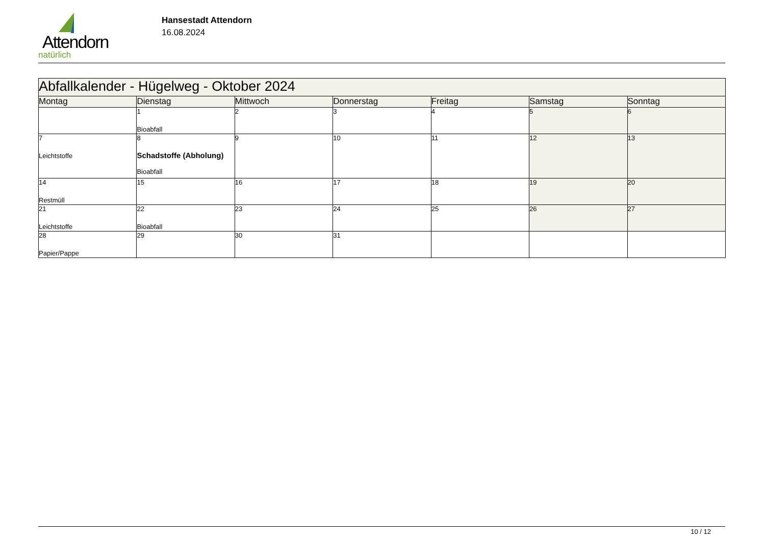Attendorn
natürlich
Hansestadt Attendorn
16.08.2024
| Abfallkalender - Hügelweg - Oktober 2024 | | | | | | |
| Montag | Dienstag | Mittwoch | Donnerstag | Freitag | Samstag | Sonntag |
| | 1 Bioabfall | 2 | 3 | 4 | 5 | 6 |
| 7 Leichtstoffe | 8 Schadstoffe (Abholung) Bioabfall | 9 | 10 | 11 | 12 | 13 |
| 14 Restmüll | 15 | 16 | 17 | 18 | 19 | 20 |
| 21 Leichtstoffe | 22 Bioabfall | 23 | 24 | 25 | 26 | 27 |
| 28 Papier/Pappe | 29 | 30 | 31 | | | |
10 / 12